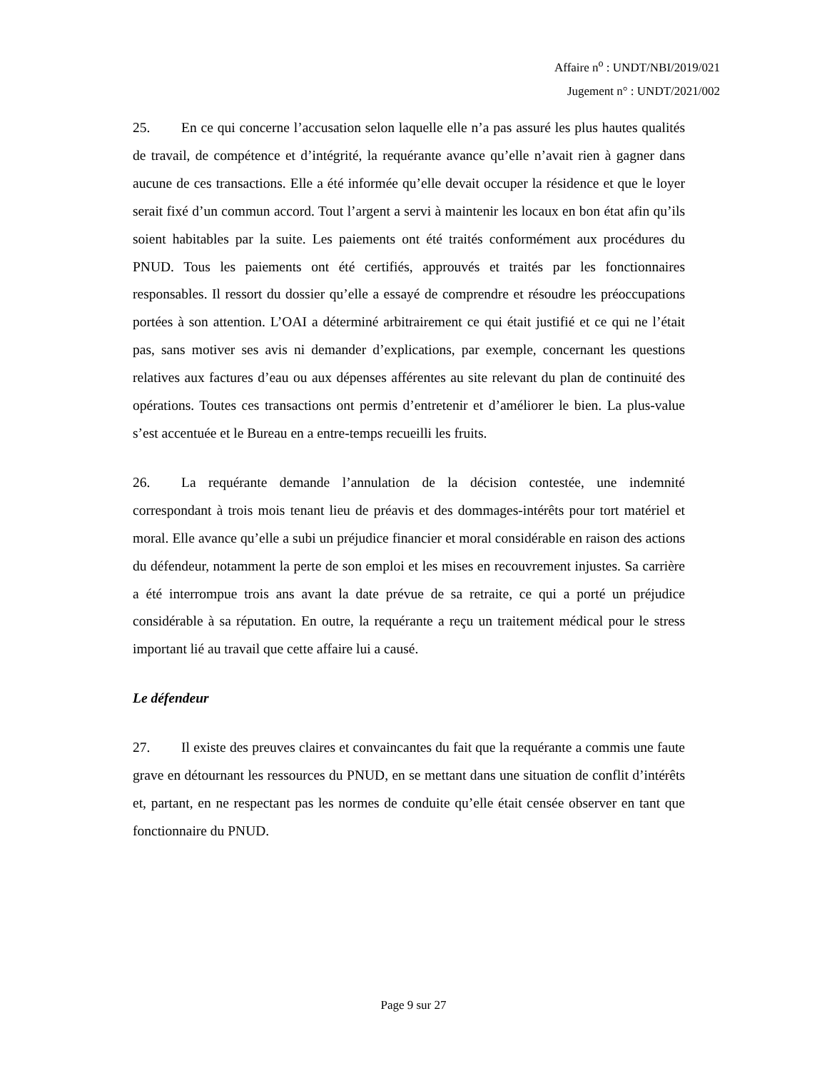Affaire n<sup>o</sup> : UNDT/NBI/2019/021
Jugement n° : UNDT/2021/002
25. En ce qui concerne l’accusation selon laquelle elle n’a pas assuré les plus hautes qualités de travail, de compétence et d’intégrité, la requérante avance qu’elle n’avait rien à gagner dans aucune de ces transactions. Elle a été informée qu’elle devait occuper la résidence et que le loyer serait fixé d’un commun accord. Tout l’argent a servi à maintenir les locaux en bon état afin qu’ils soient habitables par la suite. Les paiements ont été traités conformément aux procédures du PNUD. Tous les paiements ont été certifiés, approuvés et traités par les fonctionnaires responsables. Il ressort du dossier qu’elle a essayé de comprendre et résoudre les préoccupations portées à son attention. L’OAI a déterminé arbitrairement ce qui était justifié et ce qui ne l’était pas, sans motiver ses avis ni demander d’explications, par exemple, concernant les questions relatives aux factures d’eau ou aux dépenses afférentes au site relevant du plan de continuité des opérations. Toutes ces transactions ont permis d’entretenir et d’améliorer le bien. La plus-value s’est accentuée et le Bureau en a entre-temps recueilli les fruits.
26. La requérante demande l’annulation de la décision contestée, une indemnité correspondant à trois mois tenant lieu de préavis et des dommages-intérêts pour tort matériel et moral. Elle avance qu’elle a subi un préjudice financier et moral considérable en raison des actions du défendeur, notamment la perte de son emploi et les mises en recouvrement injustes. Sa carrière a été interrompue trois ans avant la date prévue de sa retraite, ce qui a porté un préjudice considérable à sa réputation. En outre, la requérante a reçu un traitement médical pour le stress important lié au travail que cette affaire lui a causé.
Le défendeur
27. Il existe des preuves claires et convaincantes du fait que la requérante a commis une faute grave en détournant les ressources du PNUD, en se mettant dans une situation de conflit d’intérêts et, partant, en ne respectant pas les normes de conduite qu’elle était censée observer en tant que fonctionnaire du PNUD.
Page 9 sur 27